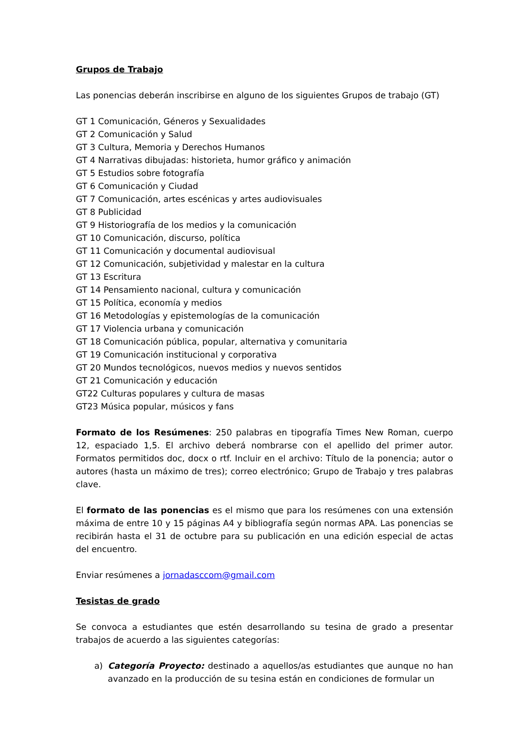Grupos de Trabajo
Las ponencias deberán inscribirse en alguno de los siguientes Grupos de trabajo (GT)
GT 1 Comunicación, Géneros y Sexualidades
GT 2 Comunicación y Salud
GT 3 Cultura, Memoria y Derechos Humanos
GT 4 Narrativas dibujadas: historieta, humor gráfico y animación
GT 5 Estudios sobre fotografía
GT 6 Comunicación y Ciudad
GT 7 Comunicación, artes escénicas y artes audiovisuales
GT 8 Publicidad
GT 9 Historiografía de los medios y la comunicación
GT 10 Comunicación, discurso, política
GT 11 Comunicación y documental audiovisual
GT 12 Comunicación, subjetividad y malestar en la cultura
GT 13 Escritura
GT 14 Pensamiento nacional, cultura y comunicación
GT 15 Política, economía y medios
GT 16 Metodologías y epistemologías de la comunicación
GT 17 Violencia urbana y comunicación
GT 18 Comunicación pública, popular, alternativa y comunitaria
GT 19 Comunicación institucional y corporativa
GT 20 Mundos tecnológicos, nuevos medios y nuevos sentidos
GT 21 Comunicación y educación
GT22 Culturas populares y cultura de masas
GT23 Música popular, músicos y fans
Formato de los Resúmenes: 250 palabras en tipografía Times New Roman, cuerpo 12, espaciado 1,5. El archivo deberá nombrarse con el apellido del primer autor. Formatos permitidos doc, docx o rtf. Incluir en el archivo: Título de la ponencia; autor o autores (hasta un máximo de tres); correo electrónico; Grupo de Trabajo y tres palabras clave.
El formato de las ponencias es el mismo que para los resúmenes con una extensión máxima de entre 10 y 15 páginas A4 y bibliografía según normas APA. Las ponencias se recibirán hasta el 31 de octubre para su publicación en una edición especial de actas del encuentro.
Enviar resúmenes a jornadasccom@gmail.com
Tesistas de grado
Se convoca a estudiantes que estén desarrollando su tesina de grado a presentar trabajos de acuerdo a las siguientes categorías:
a) Categoría Proyecto: destinado a aquellos/as estudiantes que aunque no han avanzado en la producción de su tesina están en condiciones de formular un